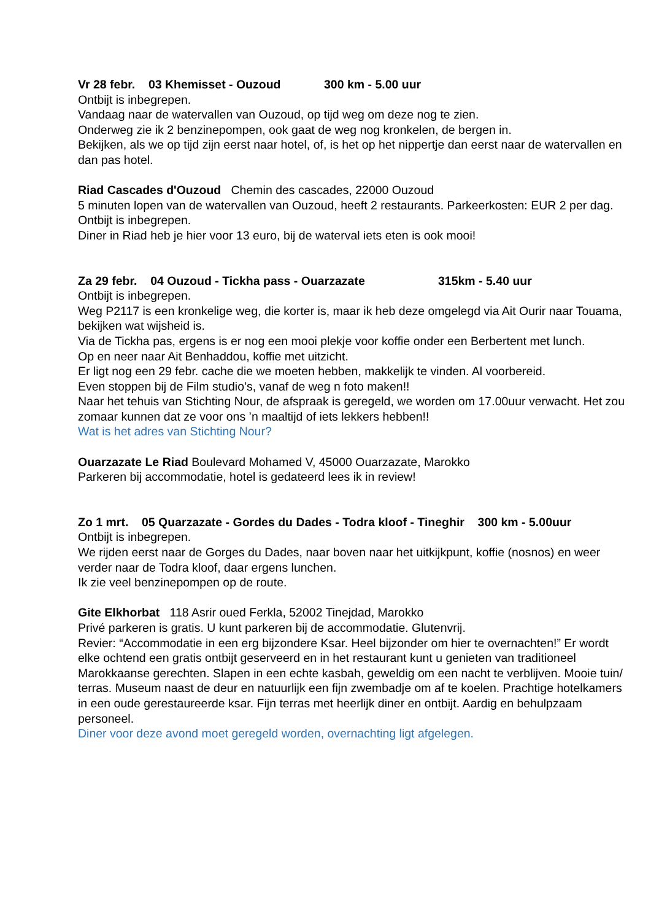Vr 28 febr. 03 Khemisset - Ouzoud 300 km - 5.00 uur
Ontbijt is inbegrepen.
Vandaag naar de watervallen van Ouzoud, op tijd weg om deze nog te zien.
Onderweg zie ik 2 benzinepompen, ook gaat de weg nog kronkelen, de bergen in.
Bekijken, als we op tijd zijn eerst naar hotel, of, is het op het nippertje dan eerst naar de watervallen en dan pas hotel.
Riad Cascades d'Ouzoud Chemin des cascades, 22000 Ouzoud
5 minuten lopen van de watervallen van Ouzoud, heeft 2 restaurants. Parkeerkosten: EUR 2 per dag.
Ontbijt is inbegrepen.
Diner in Riad heb je hier voor 13 euro, bij de waterval iets eten is ook mooi!
Za 29 febr. 04 Ouzoud - Tickha pass - Ouarzazate 315km - 5.40 uur
Ontbijt is inbegrepen.
Weg P2117 is een kronkelige weg, die korter is, maar ik heb deze omgelegd via Ait Ourir naar Touama, bekijken wat wijsheid is.
Via de Tickha pas, ergens is er nog een mooi plekje voor koffie onder een Berbertent met lunch.
Op en neer naar Ait Benhaddou, koffie met uitzicht.
Er ligt nog een 29 febr. cache die we moeten hebben, makkelijk te vinden. Al voorbereid.
Even stoppen bij de Film studio’s, vanaf de weg n foto maken!!
Naar het tehuis van Stichting Nour, de afspraak is geregeld, we worden om 17.00uur verwacht. Het zou zomaar kunnen dat ze voor ons ’n maaltijd of iets lekkers hebben!!
Wat is het adres van Stichting Nour?
Ouarzazate Le Riad Boulevard Mohamed V, 45000 Ouarzazate, Marokko
Parkeren bij accommodatie, hotel is gedateerd lees ik in review!
Zo 1 mrt. 05 Quarzazate - Gordes du Dades - Todra kloof - Tineghir 300 km - 5.00uur
Ontbijt is inbegrepen.
We rijden eerst naar de Gorges du Dades, naar boven naar het uitkijkpunt, koffie (nosnos) en weer verder naar de Todra kloof, daar ergens lunchen.
Ik zie veel benzinepompen op de route.
Gite Elkhorbat 118 Asrir oued Ferkla, 52002 Tinejdad, Marokko
Privé parkeren is gratis. U kunt parkeren bij de accommodatie. Glutenvrij.
Revier: “Accommodatie in een erg bijzondere Ksar. Heel bijzonder om hier te overnachten!” Er wordt elke ochtend een gratis ontbijt geserveerd en in het restaurant kunt u genieten van traditioneel Marokkaanse gerechten. Slapen in een echte kasbah, geweldig om een nacht te verblijven. Mooie tuin/ terras. Museum naast de deur en natuurlijk een fijn zwembadje om af te koelen. Prachtige hotelkamers in een oude gerestaureerde ksar. Fijn terras met heerlijk diner en ontbijt. Aardig en behulpzaam personeel.
Diner voor deze avond moet geregeld worden, overnachting ligt afgelegen.